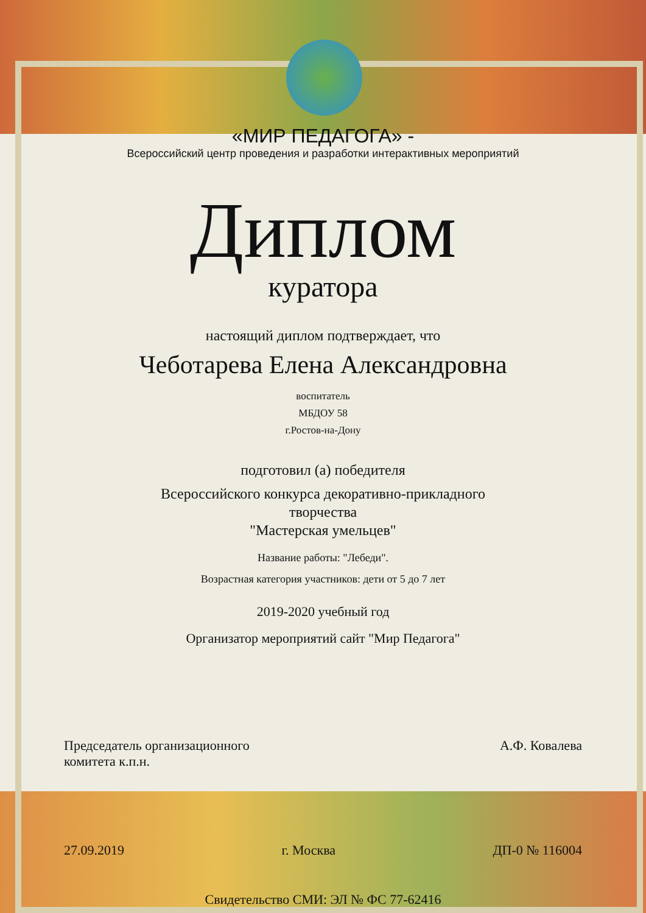«МИР ПЕДАГОГА» -
Всероссийский центр проведения и разработки интерактивных мероприятий
Диплом
куратора
настоящий диплом подтверждает, что
Чеботарева Елена Александровна
воспитатель
МБДОУ 58
г.Ростов-на-Дону
подготовил (а) победителя
Всероссийского конкурса декоративно-прикладного
творчества
"Мастерская умельцев"
Название работы: "Лебеди".
Возрастная категория участников: дети от 5 до 7 лет
2019-2020 учебный год
Организатор мероприятий сайт "Мир Педагога"
Председатель организационного
комитета к.п.н.
А.Ф. Ковалева
27.09.2019 г. Москва ДП-0 № 116004
Свидетельство СМИ: ЭЛ № ФС 77-62416